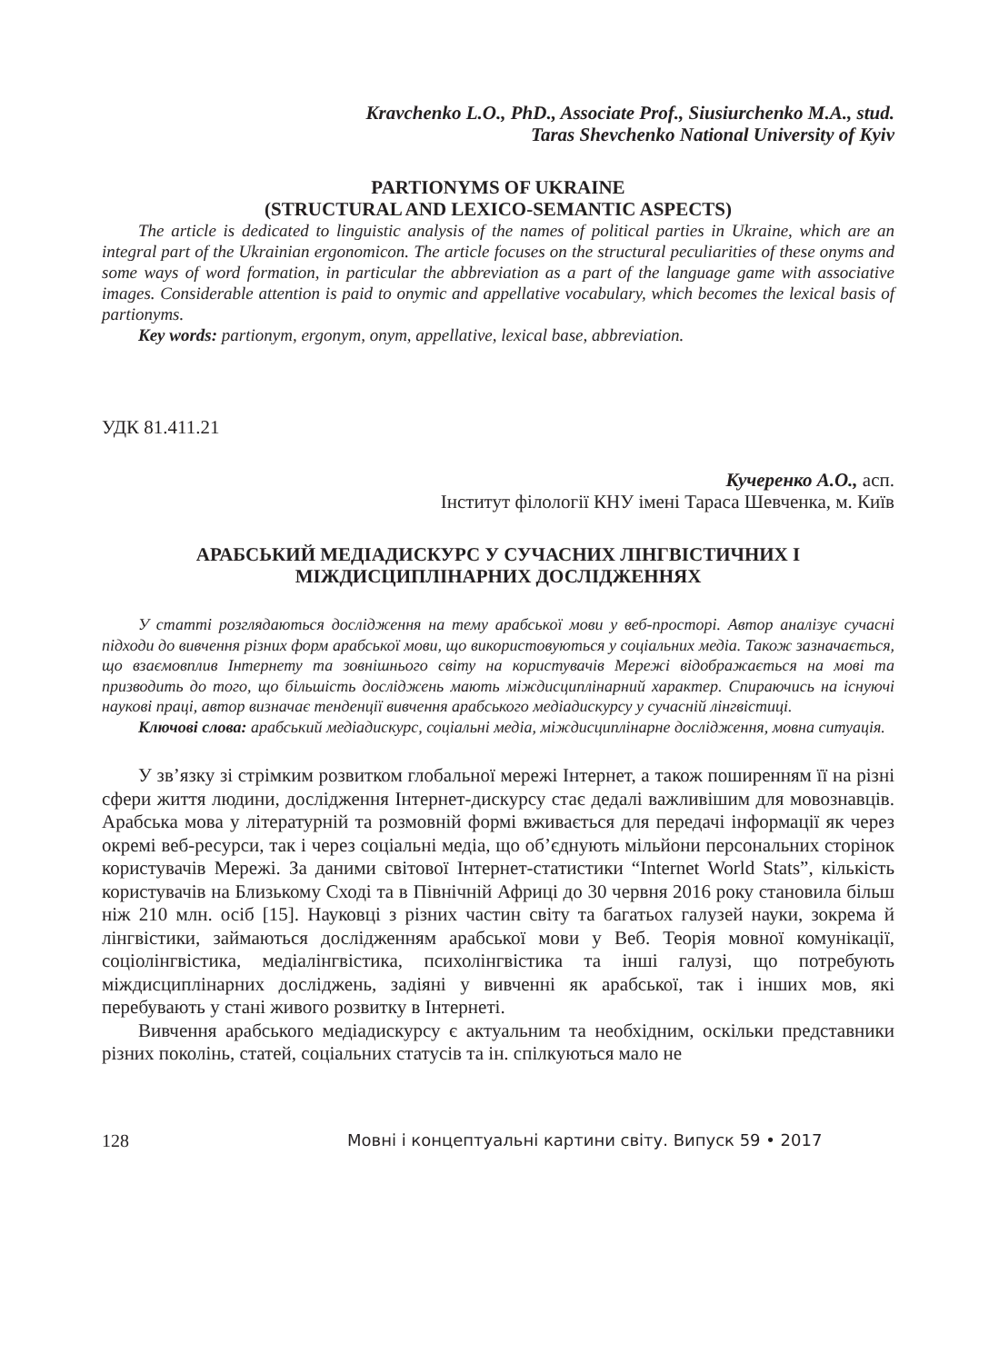Kravchenko L.O., PhD., Associate Prof., Siusiurchenko M.A., stud.
Taras Shevchenko National University of Kyiv
PARTIONYMS OF UKRAINE
(STRUCTURAL AND LEXICO-SEMANTIC ASPECTS)
The article is dedicated to linguistic analysis of the names of political parties in Ukraine, which are an integral part of the Ukrainian ergonomicon. The article focuses on the structural peculiarities of these onyms and some ways of word formation, in particular the abbreviation as a part of the language game with associative images. Considerable attention is paid to onymic and appellative vocabulary, which becomes the lexical basis of partionyms.
Key words: partionym, ergonym, onym, appellative, lexical base, abbreviation.
УДК 81.411.21
Кучеренко А.О., асп.
Інститут філології КНУ імені Тараса Шевченка, м. Київ
АРАБСЬКИЙ МЕДІАДИСКУРС У СУЧАСНИХ ЛІНГВІСТИЧНИХ І
МІЖДИСЦИПЛІНАРНИХ ДОСЛІДЖЕННЯХ
У статті розглядаються дослідження на тему арабської мови у веб-просторі. Автор аналізує сучасні підходи до вивчення різних форм арабської мови, що використовуються у соціальних медіа. Також зазначається, що взаємовплив Інтернету та зовнішнього світу на користувачів Мережі відображається на мові та призводить до того, що більшість досліджень мають міждисциплінарний характер. Спираючись на існуючі наукові праці, автор визначає тенденції вивчення арабського медіадискурсу у сучасній лінгвістиці.
Ключові слова: арабський медіадискурс, соціальні медіа, міждисциплінарне дослідження, мовна ситуація.
У зв’язку зі стрімким розвитком глобальної мережі Інтернет, а також поширенням її на різні сфери життя людини, дослідження Інтернет-дискурсу стає дедалі важливішим для мовознавців. Арабська мова у літературній та розмовній формі вживається для передачі інформації як через окремі веб-ресурси, так і через соціальні медіа, що об’єднують мільйони персональних сторінок користувачів Мережі. За даними світової Інтернет-статистики “Internet World Stats”, кількість користувачів на Близькому Сході та в Північній Африці до 30 червня 2016 року становила більш ніж 210 млн. осіб [15]. Науковці з різних частин світу та багатьох галузей науки, зокрема й лінгвістики, займаються дослідженням арабської мови у Веб. Теорія мовної комунікації, соціолінгвістика, медіалінгвістика, психолінгвістика та інші галузі, що потребують міждисциплінарних досліджень, задіяні у вивченні як арабської, так і інших мов, які перебувають у стані живого розвитку в Інтернеті.
Вивчення арабського медіадискурсу є актуальним та необхідним, оскільки представники різних поколінь, статей, соціальних статусів та ін. спілкуються мало не
128 Мовні і концептуальні картини світу. Випуск 59 • 2017